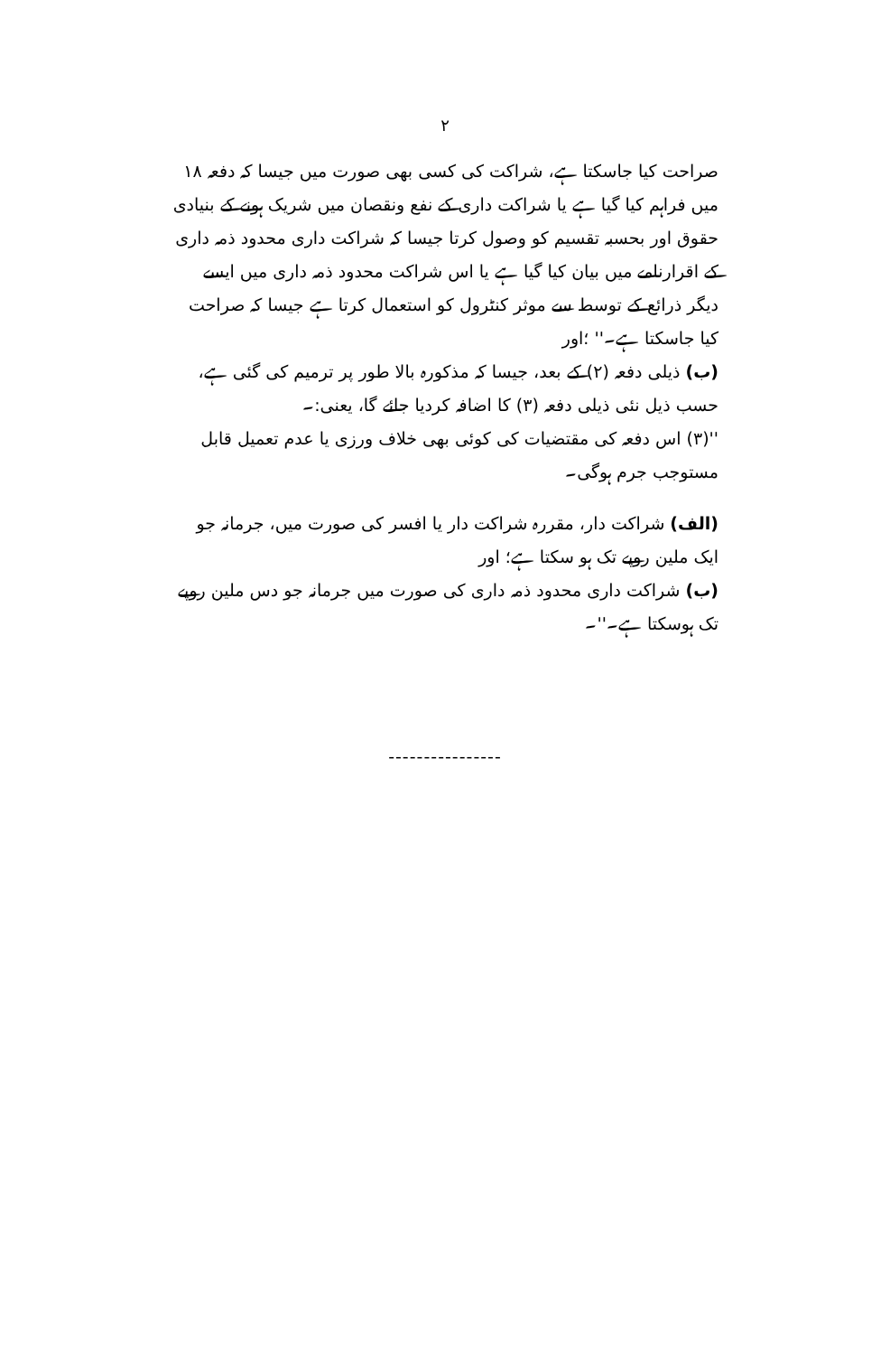۲
صراحت کیا جاسکتا ہے، شراکت کی کسی بھی صورت میں جیسا کہ دفعہ ۱۸ میں فراہم کیا گیا ہے یا شراکت داری کے نفع ونقصان میں شریک ہونے کے بنیادی حقوق اور بحسبہ تقسیم کو وصول کرتا جیسا کہ شراکت داری محدود ذمہ داری کے اقرارنامے میں بیان کیا گیا ہے یا اس شراکت محدود ذمہ داری میں ایسے دیگر ذرائع کے توسط سے موثر کنٹرول کو استعمال کرتا ہے جیسا کہ صراحت کیا جاسکتا ہے۔'' ؛اور
(ب) ذیلی دفعہ (۲) کے بعد، جیسا کہ مذکورہ بالا طور پر ترمیم کی گئی ہے، حسب ذیل نئی ذیلی دفعہ (۳) کا اضافہ کردیا جائے گا، یعنی:۔
''(۳) اس دفعہ کی مقتضیات کی کوئی بھی خلاف ورزی یا عدم تعمیل قابل مستوجب جرم ہوگی۔
(الف) شراکت دار، مقررہ شراکت دار یا افسر کی صورت میں، جرمانہ جو ایک ملین روپے تک ہو سکتا ہے؛ اور
(ب) شراکت داری محدود ذمہ داری کی صورت میں جرمانہ جو دس ملین روپے تک ہوسکتا ہے۔''۔
----------------